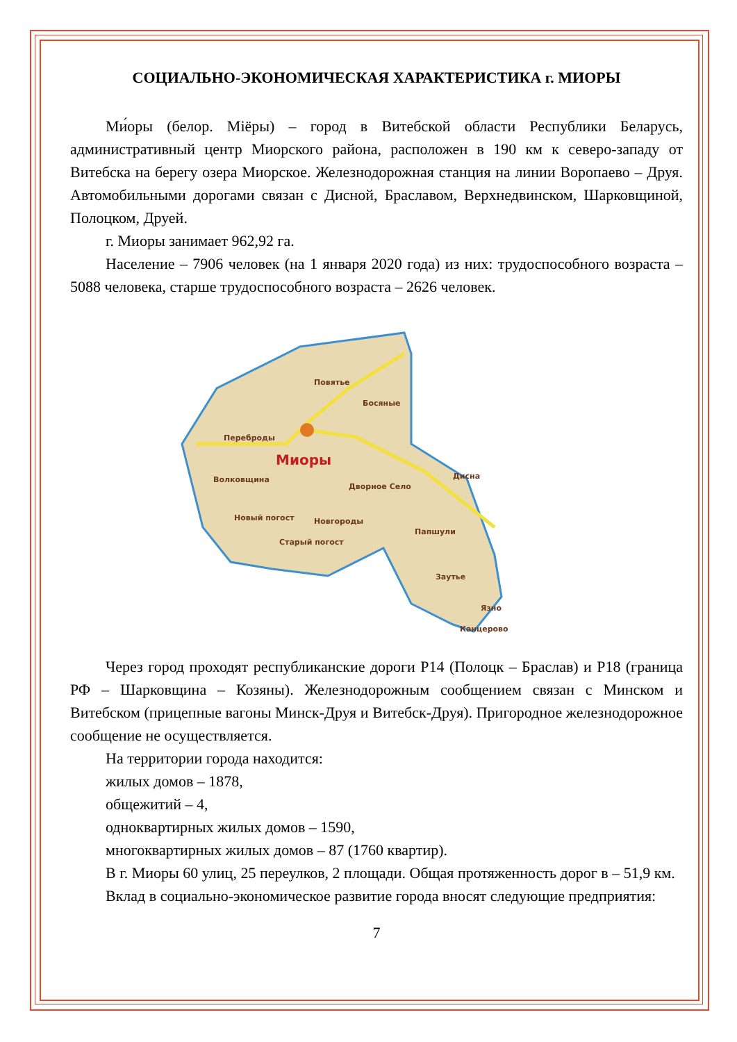СОЦИАЛЬНО-ЭКОНОМИЧЕСКАЯ ХАРАКТЕРИСТИКА г. МИОРЫ
Ми́оры (белор. Міёры) – город в Витебской области Республики Беларусь, административный центр Миорского района, расположен в 190 км к северо-западу от Витебска на берегу озера Миорское. Железнодорожная станция на линии Воропаево – Друя. Автомобильными дорогами связан с Дисной, Браславом, Верхнедвинском, Шарковщиной, Полоцком, Друей.
г. Миоры занимает 962,92 га.
Население – 7906 человек (на 1 января 2020 года) из них: трудоспособного возраста – 5088 человека, старше трудоспособного возраста – 2626 человек.
Миоры
Повятье
Босяные
Переброды
Волковщина
Дворное Село
Новый погост
Старый погост
Новгороды
Дисна
Папшули
Заутье
Язно
Канцерово
Через город проходят республиканские дороги Р14 (Полоцк – Браслав) и Р18 (граница РФ – Шарковщина – Козяны). Железнодорожным сообщением связан с Минском и Витебском (прицепные вагоны Минск-Друя и Витебск-Друя). Пригородное железнодорожное сообщение не осуществляется.
На территории города находится:
жилых домов – 1878,
общежитий – 4,
одноквартирных жилых домов – 1590,
многоквартирных жилых домов – 87 (1760 квартир).
В г. Миоры 60 улиц, 25 переулков, 2 площади. Общая протяженность дорог в – 51,9 км.
Вклад в социально-экономическое развитие города вносят следующие предприятия:
7